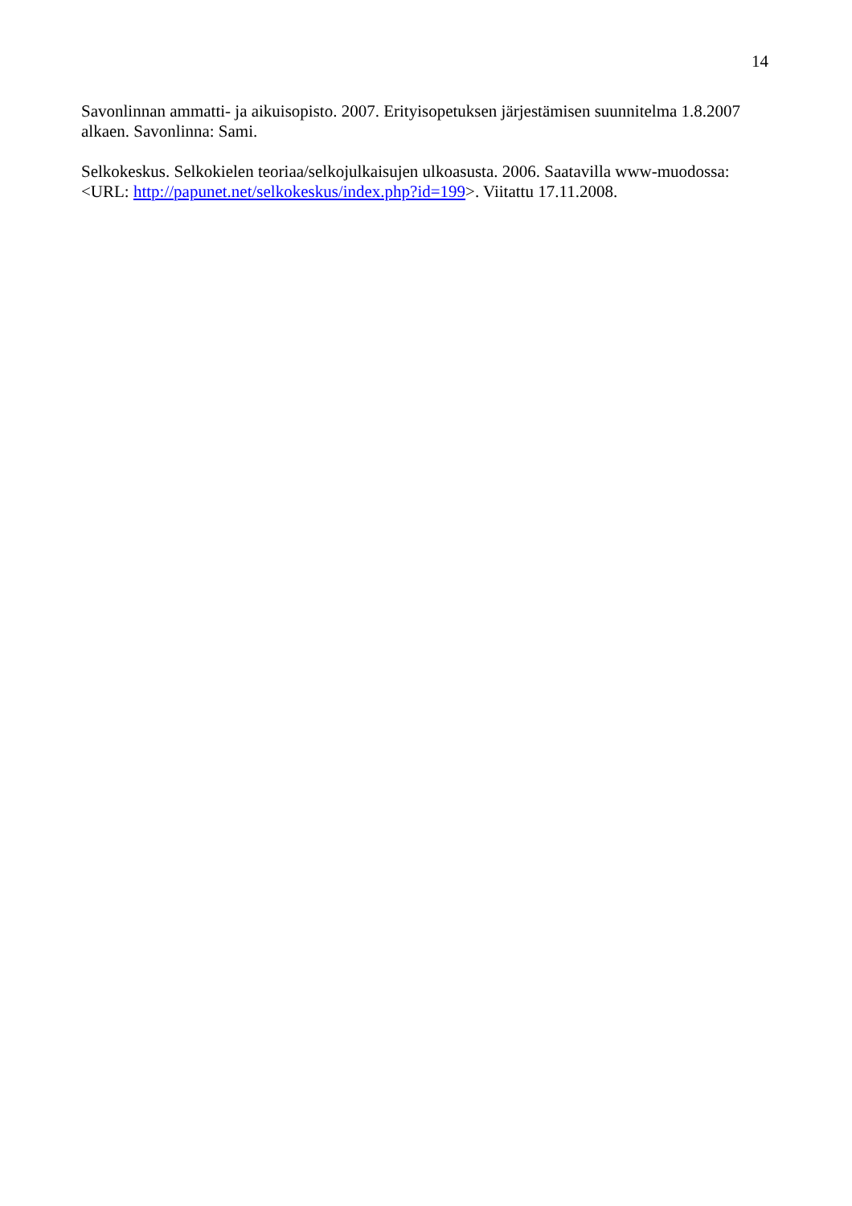14
Savonlinnan ammatti- ja aikuisopisto. 2007. Erityisopetuksen järjestämisen suunnitelma 1.8.2007 alkaen. Savonlinna: Sami.
Selkokeskus. Selkokielen teoriaa/selkojulkaisujen ulkoasusta. 2006. Saatavilla www-muodossa: <URL: http://papunet.net/selkokeskus/index.php?id=199>. Viitattu 17.11.2008.